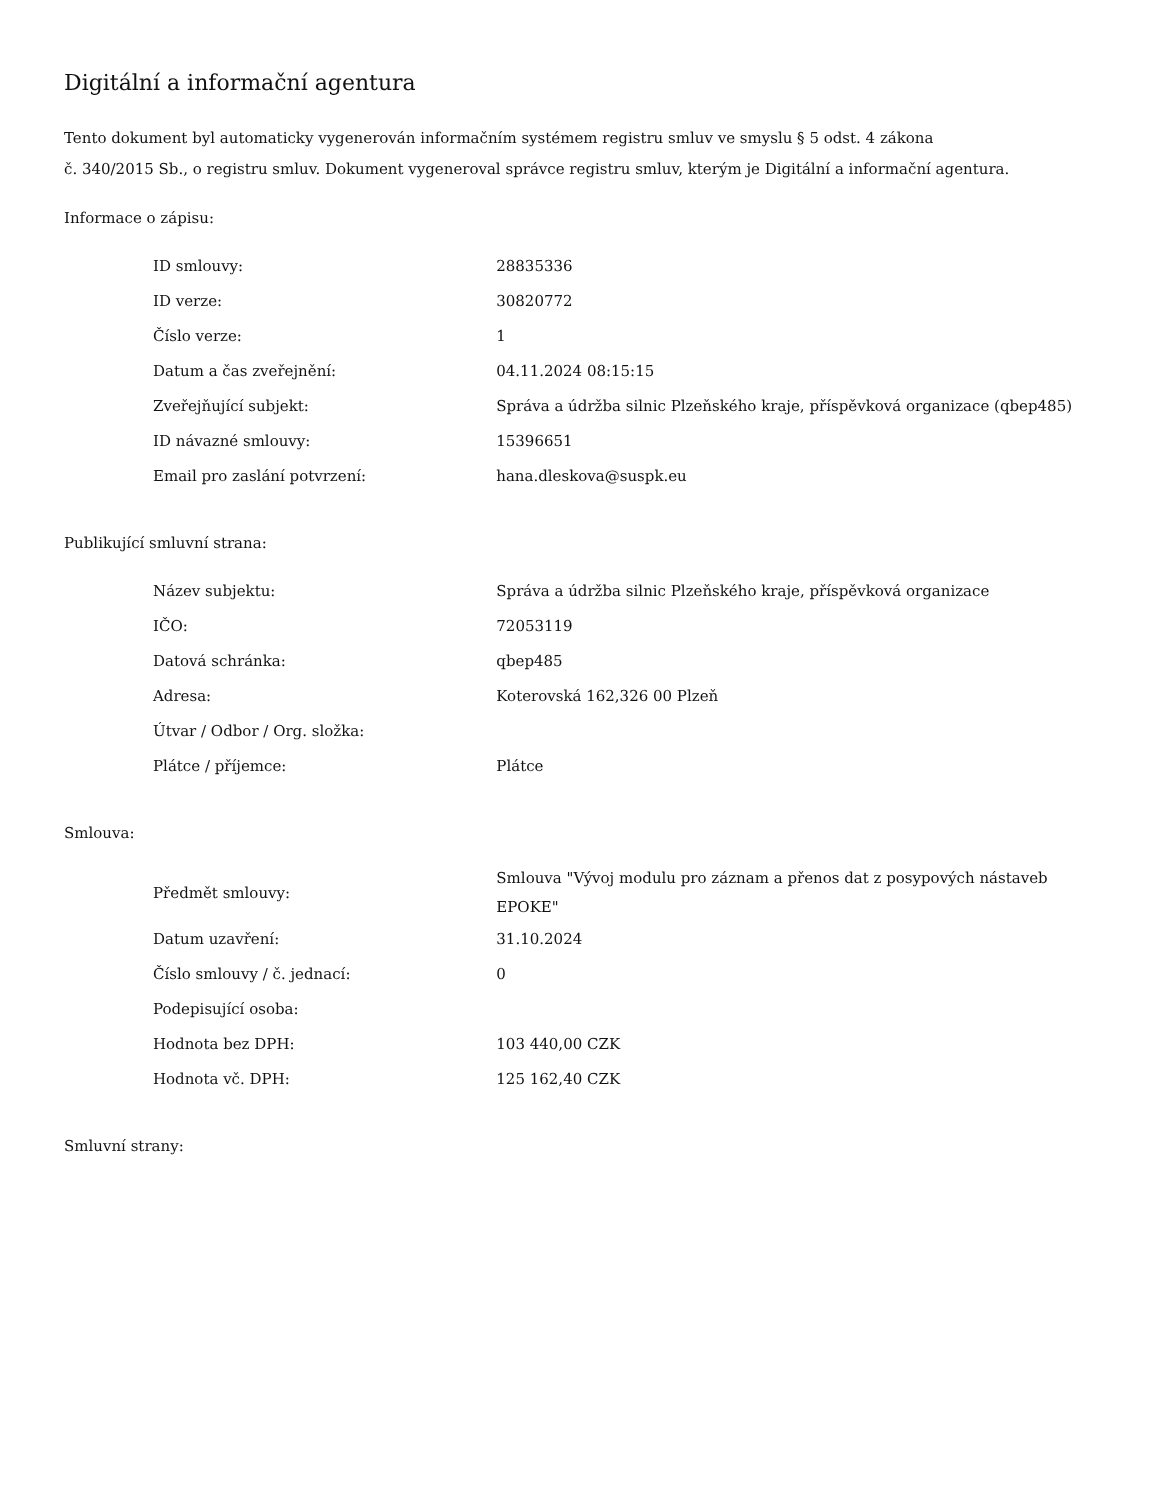Digitální a informační agentura
Tento dokument byl automaticky vygenerován informačním systémem registru smluv ve smyslu § 5 odst. 4 zákona
č. 340/2015 Sb., o registru smluv. Dokument vygeneroval správce registru smluv, kterým je Digitální a informační agentura.
Informace o zápisu:
| ID smlouvy: | 28835336 |
| ID verze: | 30820772 |
| Číslo verze: | 1 |
| Datum a čas zveřejnění: | 04.11.2024 08:15:15 |
| Zveřejňující subjekt: | Správa a údržba silnic Plzeňského kraje, příspěvková organizace (qbep485) |
| ID návazné smlouvy: | 15396651 |
| Email pro zaslání potvrzení: | hana.dleskova@suspk.eu |
Publikující smluvní strana:
| Název subjektu: | Správa a údržba silnic Plzeňského kraje, příspěvková organizace |
| IČO: | 72053119 |
| Datová schránka: | qbep485 |
| Adresa: | Koterovská 162,326 00 Plzeň |
| Útvar / Odbor / Org. složka: | |
| Plátce / příjemce: | Plátce |
Smlouva:
| Předmět smlouvy: | Smlouva "Vývoj modulu pro záznam a přenos dat z posypových nástaveb EPOKE" |
| Datum uzavření: | 31.10.2024 |
| Číslo smlouvy / č. jednací: | 0 |
| Podepisující osoba: | |
| Hodnota bez DPH: | 103 440,00 CZK |
| Hodnota vč. DPH: | 125 162,40 CZK |
Smluvní strany: